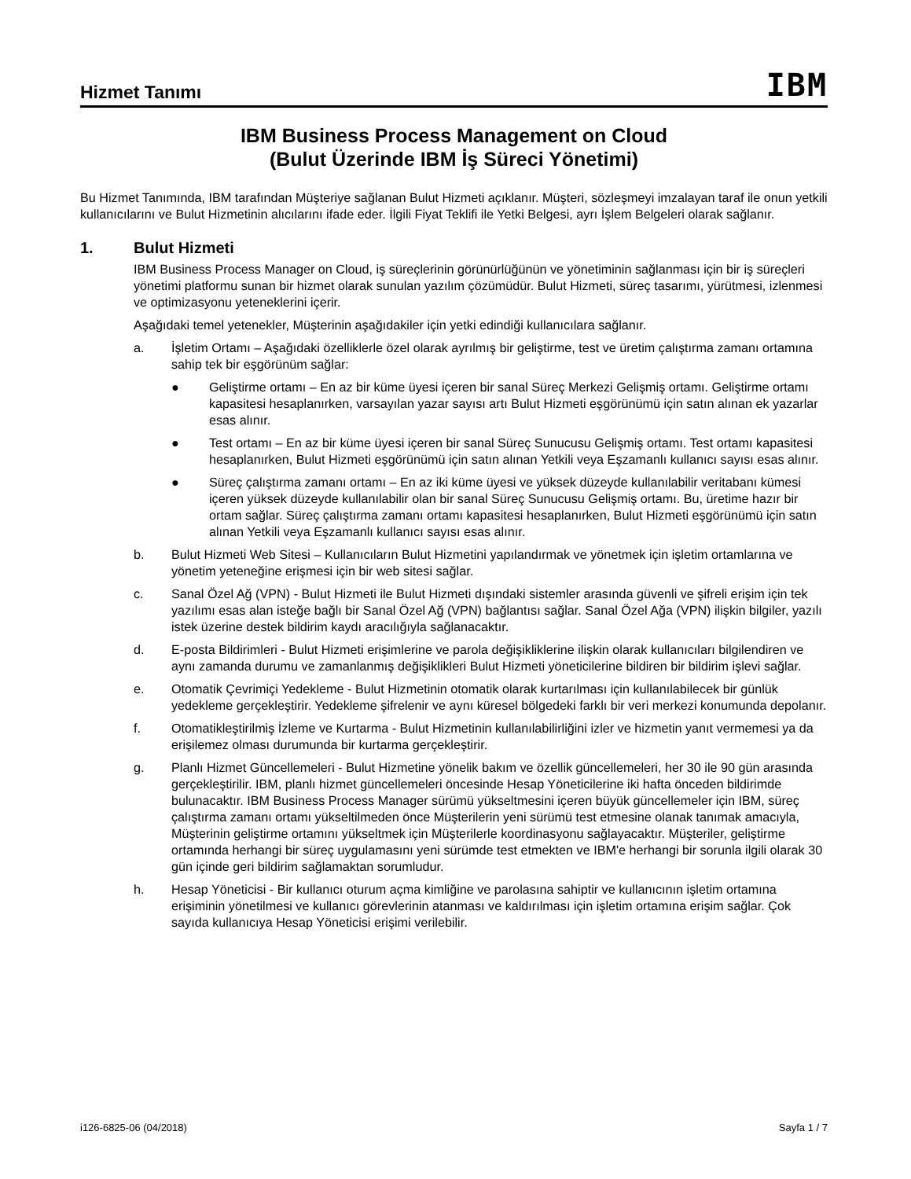Hizmet Tanımı
IBM
IBM Business Process Management on Cloud
(Bulut Üzerinde IBM İş Süreci Yönetimi)
Bu Hizmet Tanımında, IBM tarafından Müşteriye sağlanan Bulut Hizmeti açıklanır. Müşteri, sözleşmeyi imzalayan taraf ile onun yetkili kullanıcılarını ve Bulut Hizmetinin alıcılarını ifade eder. İlgili Fiyat Teklifi ile Yetki Belgesi, ayrı İşlem Belgeleri olarak sağlanır.
1. Bulut Hizmeti
IBM Business Process Manager on Cloud, iş süreçlerinin görünürlüğünün ve yönetiminin sağlanması için bir iş süreçleri yönetimi platformu sunan bir hizmet olarak sunulan yazılım çözümüdür. Bulut Hizmeti, süreç tasarımı, yürütmesi, izlenmesi ve optimizasyonu yeteneklerini içerir.
Aşağıdaki temel yetenekler, Müşterinin aşağıdakiler için yetki edindiği kullanıcılara sağlanır.
a. İşletim Ortamı – Aşağıdaki özelliklerle özel olarak ayrılmış bir geliştirme, test ve üretim çalıştırma zamanı ortamına sahip tek bir eşgörünüm sağlar:
● Geliştirme ortamı – En az bir küme üyesi içeren bir sanal Süreç Merkezi Gelişmiş ortamı. Geliştirme ortamı kapasitesi hesaplanırken, varsayılan yazar sayısı artı Bulut Hizmeti eşgörünümü için satın alınan ek yazarlar esas alınır.
● Test ortamı – En az bir küme üyesi içeren bir sanal Süreç Sunucusu Gelişmiş ortamı. Test ortamı kapasitesi hesaplanırken, Bulut Hizmeti eşgörünümü için satın alınan Yetkili veya Eşzamanlı kullanıcı sayısı esas alınır.
● Süreç çalıştırma zamanı ortamı – En az iki küme üyesi ve yüksek düzeyde kullanılabilir veritabanı kümesi içeren yüksek düzeyde kullanılabilir olan bir sanal Süreç Sunucusu Gelişmiş ortamı. Bu, üretime hazır bir ortam sağlar. Süreç çalıştırma zamanı ortamı kapasitesi hesaplanırken, Bulut Hizmeti eşgörünümü için satın alınan Yetkili veya Eşzamanlı kullanıcı sayısı esas alınır.
b. Bulut Hizmeti Web Sitesi – Kullanıcıların Bulut Hizmetini yapılandırmak ve yönetmek için işletim ortamlarına ve yönetim yeteneğine erişmesi için bir web sitesi sağlar.
c. Sanal Özel Ağ (VPN) - Bulut Hizmeti ile Bulut Hizmeti dışındaki sistemler arasında güvenli ve şifreli erişim için tek yazılımı esas alan isteğe bağlı bir Sanal Özel Ağ (VPN) bağlantısı sağlar. Sanal Özel Ağa (VPN) ilişkin bilgiler, yazılı istek üzerine destek bildirim kaydı aracılığıyla sağlanacaktır.
d. E-posta Bildirimleri - Bulut Hizmeti erişimlerine ve parola değişikliklerine ilişkin olarak kullanıcıları bilgilendiren ve aynı zamanda durumu ve zamanlanmış değişiklikleri Bulut Hizmeti yöneticilerine bildiren bir bildirim işlevi sağlar.
e. Otomatik Çevrimiçi Yedekleme - Bulut Hizmetinin otomatik olarak kurtarılması için kullanılabilecek bir günlük yedekleme gerçekleştirir. Yedekleme şifrelenir ve aynı küresel bölgedeki farklı bir veri merkezi konumunda depolanır.
f. Otomatikleştirilmiş İzleme ve Kurtarma - Bulut Hizmetinin kullanılabilirliğini izler ve hizmetin yanıt vermemesi ya da erişilemez olması durumunda bir kurtarma gerçekleştirir.
g. Planlı Hizmet Güncellemeleri - Bulut Hizmetine yönelik bakım ve özellik güncellemeleri, her 30 ile 90 gün arasında gerçekleştirilir. IBM, planlı hizmet güncellemeleri öncesinde Hesap Yöneticilerine iki hafta önceden bildirimde bulunacaktır. IBM Business Process Manager sürümü yükseltmesini içeren büyük güncellemeler için IBM, süreç çalıştırma zamanı ortamı yükseltilmeden önce Müşterilerin yeni sürümü test etmesine olanak tanımak amacıyla, Müşterinin geliştirme ortamını yükseltmek için Müşterilerle koordinasyonu sağlayacaktır. Müşteriler, geliştirme ortamında herhangi bir süreç uygulamasını yeni sürümde test etmekten ve IBM'e herhangi bir sorunla ilgili olarak 30 gün içinde geri bildirim sağlamaktan sorumludur.
h. Hesap Yöneticisi - Bir kullanıcı oturum açma kimliğine ve parolasına sahiptir ve kullanıcının işletim ortamına erişiminin yönetilmesi ve kullanıcı görevlerinin atanması ve kaldırılması için işletim ortamına erişim sağlar. Çok sayıda kullanıcıya Hesap Yöneticisi erişimi verilebilir.
i126-6825-06 (04/2018) Sayfa 1 / 7